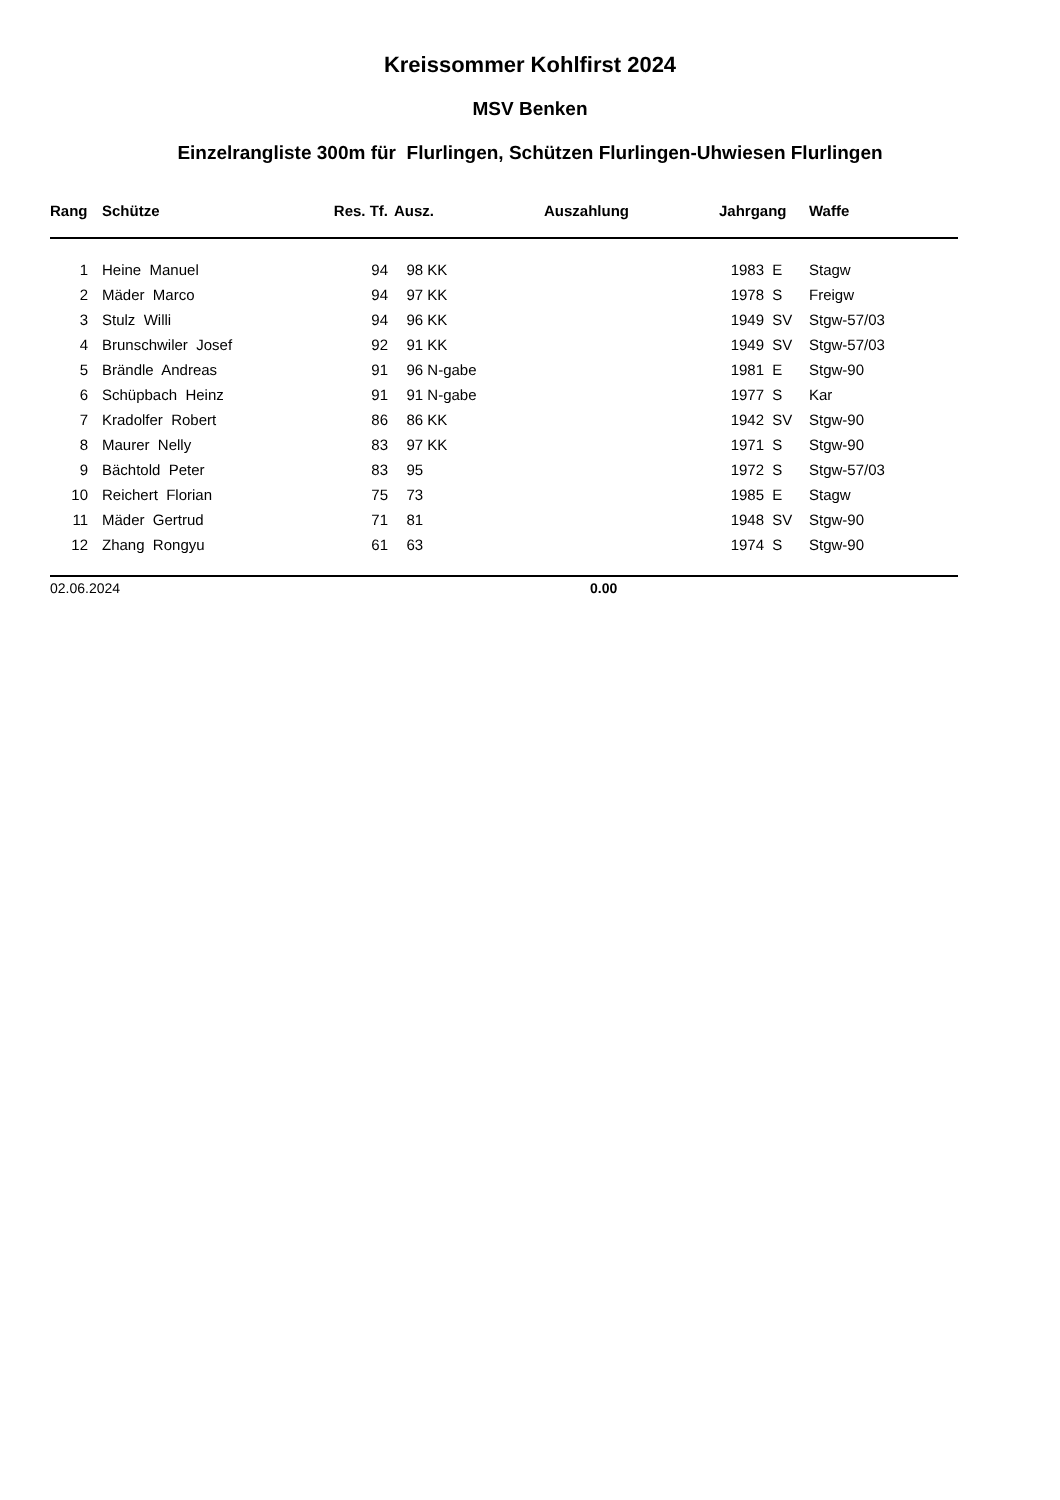Kreissommer Kohlfirst 2024
MSV Benken
Einzelrangliste 300m für Flurlingen, Schützen Flurlingen-Uhwiesen Flurlingen
| Rang | | Schütze | Res. Tf. | | Ausz. | Auszahlung | Jahrgang | | Waffe |
| --- | --- | --- | --- | --- | --- | --- | --- | --- | --- |
| 1 | | Heine Manuel | 94 | | 98 KK | | 1983 | E | Stagw |
| 2 | | Mäder Marco | 94 | | 97 KK | | 1978 | S | Freigw |
| 3 | | Stulz Willi | 94 | | 96 KK | | 1949 | SV | Stgw-57/03 |
| 4 | | Brunschwiler Josef | 92 | | 91 KK | | 1949 | SV | Stgw-57/03 |
| 5 | | Brändle Andreas | 91 | | 96 N-gabe | | 1981 | E | Stgw-90 |
| 6 | | Schüpbach Heinz | 91 | | 91 N-gabe | | 1977 | S | Kar |
| 7 | | Kradolfer Robert | 86 | | 86 KK | | 1942 | SV | Stgw-90 |
| 8 | | Maurer Nelly | 83 | | 97 KK | | 1971 | S | Stgw-90 |
| 9 | | Bächtold Peter | 83 | | 95 | | 1972 | S | Stgw-57/03 |
| 10 | | Reichert Florian | 75 | | 73 | | 1985 | E | Stagw |
| 11 | | Mäder Gertrud | 71 | | 81 | | 1948 | SV | Stgw-90 |
| 12 | | Zhang Rongyu | 61 | | 63 | | 1974 | S | Stgw-90 |
02.06.2024 0.00